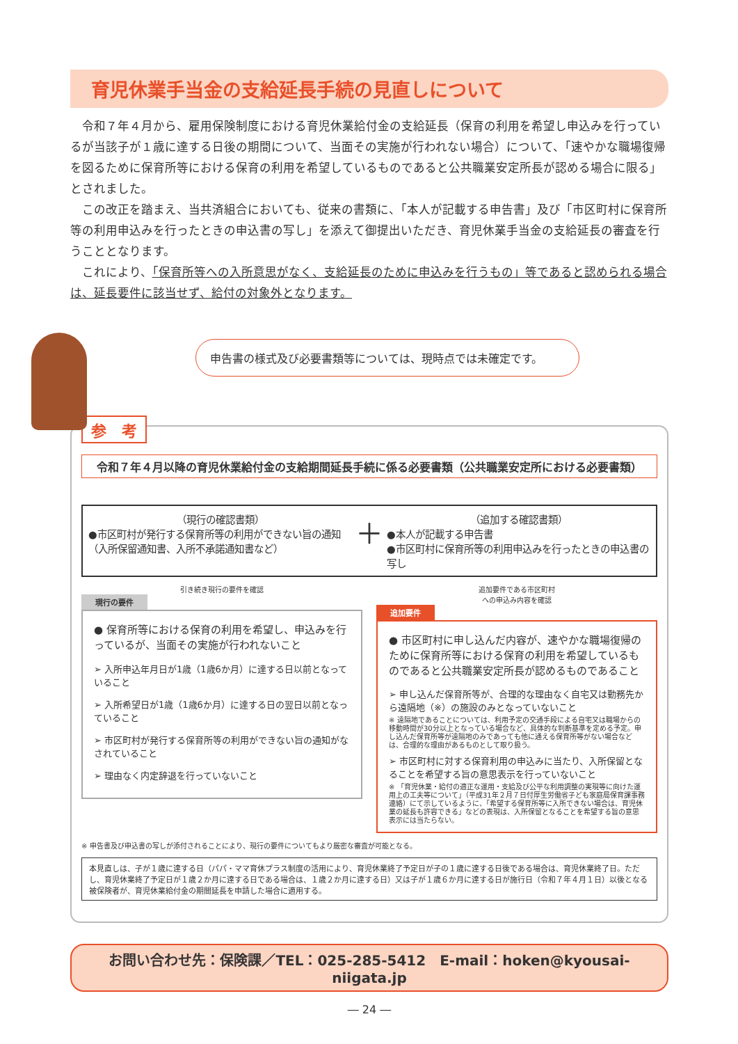育児休業手当金の支給延長手続の見直しについて
令和７年４月から、雇用保険制度における育児休業給付金の支給延長（保育の利用を希望し申込みを行っているが当該子が１歳に達する日後の期間について、当面その実施が行われない場合）について、「速やかな職場復帰を図るために保育所等における保育の利用を希望しているものであると公共職業安定所長が認める場合に限る」とされました。
この改正を踏まえ、当共済組合においても、従来の書類に、「本人が記載する申告書」及び「市区町村に保育所等の利用申込みを行ったときの申込書の写し」を添えて御提出いただき、育児休業手当金の支給延長の審査を行うこととなります。
これにより、「保育所等への入所意思がなく、支給延長のために申込みを行うもの」等であると認められる場合は、延長要件に該当せず、給付の対象外となります。
申告書の様式及び必要書類等については、現時点では未確定です。
参　考
令和７年４月以降の育児休業給付金の支給期間延長手続に係る必要書類（公共職業安定所における必要書類）
（現行の確認書類）
●市区町村が発行する保育所等の利用ができない旨の通知（入所保留通知書、入所不承諾通知書など）
＋
（追加する確認書類）
●本人が記載する申告書
●市区町村に保育所等の利用申込みを行ったときの申込書の写し
引き続き現行の要件を確認
現行の要件
● 保育所等における保育の利用を希望し、申込みを行っているが、当面その実施が行われないこと
➢ 入所申込年月日が1歳（1歳6か月）に達する日以前となっていること
➢ 入所希望日が1歳（1歳6か月）に達する日の翌日以前となっていること
➢ 市区町村が発行する保育所等の利用ができない旨の通知がなされていること
➢ 理由なく内定辞退を行っていないこと
追加要件である市区町村
への申込み内容を確認
追加要件
● 市区町村に申し込んだ内容が、速やかな職場復帰のために保育所等における保育の利用を希望しているものであると公共職業安定所長が認めるものであること
➢ 申し込んだ保育所等が、合理的な理由なく自宅又は勤務先から遠隔地（※）の施設のみとなっていないこと
※ 遠隔地であることについては、利用予定の交通手段による自宅又は職場からの移動時間が30分以上となっている場合など、具体的な判断基準を定める予定。申し込んだ保育所等が遠隔地のみであっても他に通える保育所等がない場合などは、合理的な理由があるものとして取り扱う。
➢ 市区町村に対する保育利用の申込みに当たり、入所保留となることを希望する旨の意思表示を行っていないこと
※ 「育児休業・給付の適正な運用・支給及び公平な利用調整の実現等に向けた運用上の工夫等について」（平成31年２月７日付厚生労働省子ども家庭局保育課事務連絡）にて示しているように、「希望する保育所等に入所できない場合は、育児休業の延長も許容できる」などの表現は、入所保留となることを希望する旨の意思表示には当たらない。
※ 申告書及び申込書の写しが添付されることにより、現行の要件についてもより厳密な審査が可能となる。
本見直しは、子が１歳に達する日（パパ・ママ育休プラス制度の活用により、育児休業終了予定日が子の１歳に達する日後である場合は、育児休業終了日。ただし、育児休業終了予定日が１歳２か月に達する日である場合は、１歳２か月に達する日）又は子が１歳６か月に達する日が施行日（令和７年４月１日）以後となる被保険者が、育児休業給付金の期間延長を申請した場合に適用する。
お問い合わせ先：保険課／TEL：025-285-5412　E-mail：hoken@kyousai-niigata.jp
― 24 ―